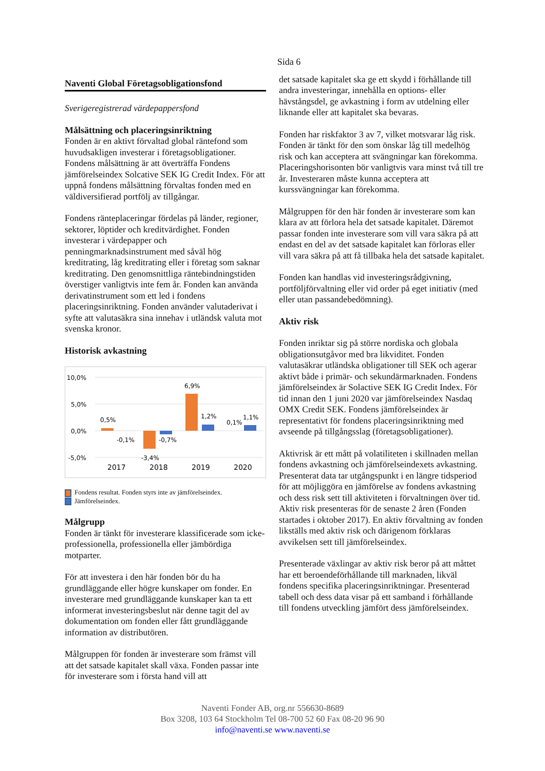Sida 6
Naventi Global Företagsobligationsfond
Sverigeregistrerad värdepappersfond
Målsättning och placeringsinriktning
Fonden är en aktivt förvaltad global räntefond som huvudsakligen investerar i företagsobligationer. Fondens målsättning är att överträffa Fondens jämförelseindex Solcative SEK IG Credit Index. För att uppnå fondens målsättning förvaltas fonden med en väldiversifierad portfölj av tillgångar.
Fondens ränteplaceringar fördelas på länder, regioner, sektorer, löptider och kreditvärdighet. Fonden investerar i värdepapper och penningmarknadsinstrument med såväl hög kreditrating, låg kreditrating eller i företag som saknar kreditrating. Den genomsnittliga räntebindningstiden överstiger vanligtvis inte fem år. Fonden kan använda derivatinstrument som ett led i fondens placeringsinriktning. Fonden använder valutaderivat i syfte att valutasäkra sina innehav i utländsk valuta mot svenska kronor.
Historisk avkastning
10,0%
5,0%
0,0%
-5,0%
0,5%
-0,1%
-3,4%
-0,7%
6,9%
1,2%
0,1%
1,1%
2017
2018
2019
2020
Fondens resultat. Fonden styrs inte av jämförelseindex.
Jämförelseindex.
Målgrupp
Fonden är tänkt för investerare klassificerade som icke-professionella, professionella eller jämbördiga motparter.
För att investera i den här fonden bör du ha grundläggande eller högre kunskaper om fonder. En investerare med grundläggande kunskaper kan ta ett informerat investeringsbeslut när denne tagit del av dokumentation om fonden eller fått grundläggande information av distributören.
Målgruppen för fonden är investerare som främst vill att det satsade kapitalet skall växa. Fonden passar inte för investerare som i första hand vill att
det satsade kapitalet ska ge ett skydd i förhållande till andra investeringar, innehålla en options- eller hävstångsdel, ge avkastning i form av utdelning eller liknande eller att kapitalet ska bevaras.
Fonden har riskfaktor 3 av 7, vilket motsvarar låg risk. Fonden är tänkt för den som önskar låg till medelhög risk och kan acceptera att svängningar kan förekomma. Placeringshorisonten bör vanligtvis vara minst två till tre år. Investeraren måste kunna acceptera att kurssvängningar kan förekomma.
Målgruppen för den här fonden är investerare som kan klara av att förlora hela det satsade kapitalet. Däremot passar fonden inte investerare som vill vara säkra på att endast en del av det satsade kapitalet kan förloras eller vill vara säkra på att få tillbaka hela det satsade kapitalet.
Fonden kan handlas vid investeringsrådgivning, portföljförvaltning eller vid order på eget initiativ (med eller utan passandebedömning).
Aktiv risk
Fonden inriktar sig på större nordiska och globala obligationsutgåvor med bra likviditet. Fonden valutasäkrar utländska obligationer till SEK och agerar aktivt både i primär- och sekundärmarknaden. Fondens jämförelseindex är Solactive SEK IG Credit Index. För tid innan den 1 juni 2020 var jämförelseindex Nasdaq OMX Credit SEK. Fondens jämförelseindex är representativt för fondens placeringsinriktning med avseende på tillgångsslag (företagsobligationer).
Aktivrisk är ett mått på volatiliteten i skillnaden mellan fondens avkastning och jämförelseindexets avkastning. Presenterat data tar utgångspunkt i en längre tidsperiod för att möjliggöra en jämförelse av fondens avkastning och dess risk sett till aktiviteten i förvaltningen över tid. Aktiv risk presenteras för de senaste 2 åren (Fonden startades i oktober 2017). En aktiv förvaltning av fonden likställs med aktiv risk och därigenom förklaras avvikelsen sett till jämförelseindex.
Presenterade växlingar av aktiv risk beror på att måttet har ett beroendeförhållande till marknaden, likväl fondens specifika placeringsinriktningar. Presenterad tabell och dess data visar på ett samband i förhållande till fondens utveckling jämfört dess jämförelseindex.
Naventi Fonder AB, org.nr 556630-8689
Box 3208, 103 64 Stockholm Tel 08-700 52 60 Fax 08-20 96 90
info@naventi.se www.naventi.se